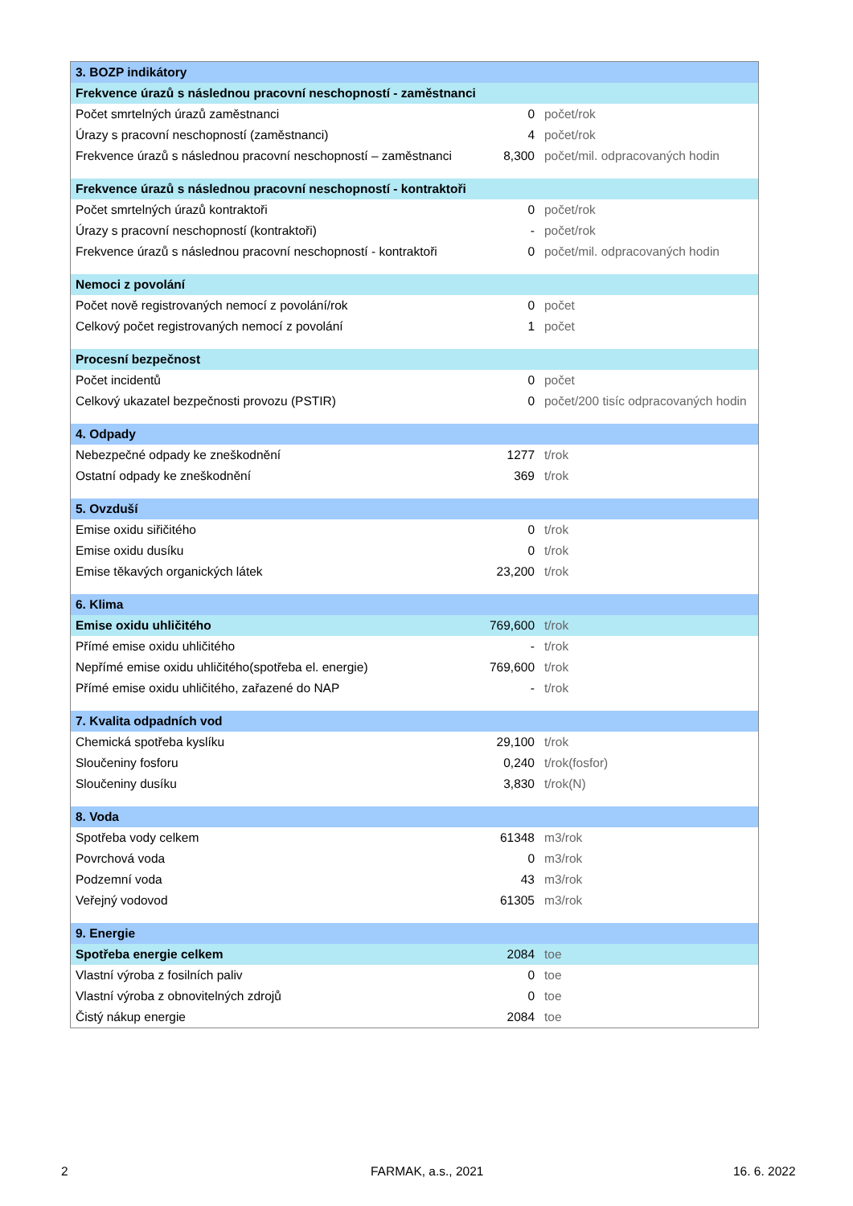| 3. BOZP indikátory | | |
| Frekvence úrazů s následnou pracovní neschopností - zaměstnanci | | |
| Počet smrtelných úrazů zaměstnanci | 0 | počet/rok |
| Úrazy s pracovní neschopností (zaměstnanci) | 4 | počet/rok |
| Frekvence úrazů s následnou pracovní neschopností – zaměstnanci | 8,300 | počet/mil. odpracovaných hodin |
| Frekvence úrazů s následnou pracovní neschopností - kontraktoři | | |
| Počet smrtelných úrazů kontraktoři | 0 | počet/rok |
| Úrazy s pracovní neschopností (kontraktoři) | - | počet/rok |
| Frekvence úrazů s následnou pracovní neschopností - kontraktoři | 0 | počet/mil. odpracovaných hodin |
| Nemoci z povolání | | |
| Počet nově registrovaných nemocí z povolání/rok | 0 | počet |
| Celkový počet registrovaných nemocí z povolání | 1 | počet |
| Procesní bezpečnost | | |
| Počet incidentů | 0 | počet |
| Celkový ukazatel bezpečnosti provozu (PSTIR) | 0 | počet/200 tisíc odpracovaných hodin |
| 4. Odpady | | |
| Nebezpečné odpady ke zneškodnění | 1277 | t/rok |
| Ostatní odpady ke zneškodnění | 369 | t/rok |
| 5. Ovzduší | | |
| Emise oxidu siřičitého | 0 | t/rok |
| Emise oxidu dusíku | 0 | t/rok |
| Emise těkavých organických látek | 23,200 | t/rok |
| 6. Klima | | |
| Emise oxidu uhličitého | 769,600 | t/rok |
| Přímé emise oxidu uhličitého | - | t/rok |
| Nepřímé emise oxidu uhličitého(spotřeba el. energie) | 769,600 | t/rok |
| Přímé emise oxidu uhličitého, zařazené do NAP | - | t/rok |
| 7. Kvalita odpadních vod | | |
| Chemická spotřeba kyslíku | 29,100 | t/rok |
| Sloučeniny fosforu | 0,240 | t/rok(fosfor) |
| Sloučeniny dusíku | 3,830 | t/rok(N) |
| 8. Voda | | |
| Spotřeba vody celkem | 61348 | m3/rok |
| Povrchová voda | 0 | m3/rok |
| Podzemní voda | 43 | m3/rok |
| Veřejný vodovod | 61305 | m3/rok |
| 9. Energie | | |
| Spotřeba energie celkem | 2084 | toe |
| Vlastní výroba z fosilních paliv | 0 | toe |
| Vlastní výroba z obnovitelných zdrojů | 0 | toe |
| Čistý nákup energie | 2084 | toe |
2 FARMAK, a.s., 2021 16. 6. 2022